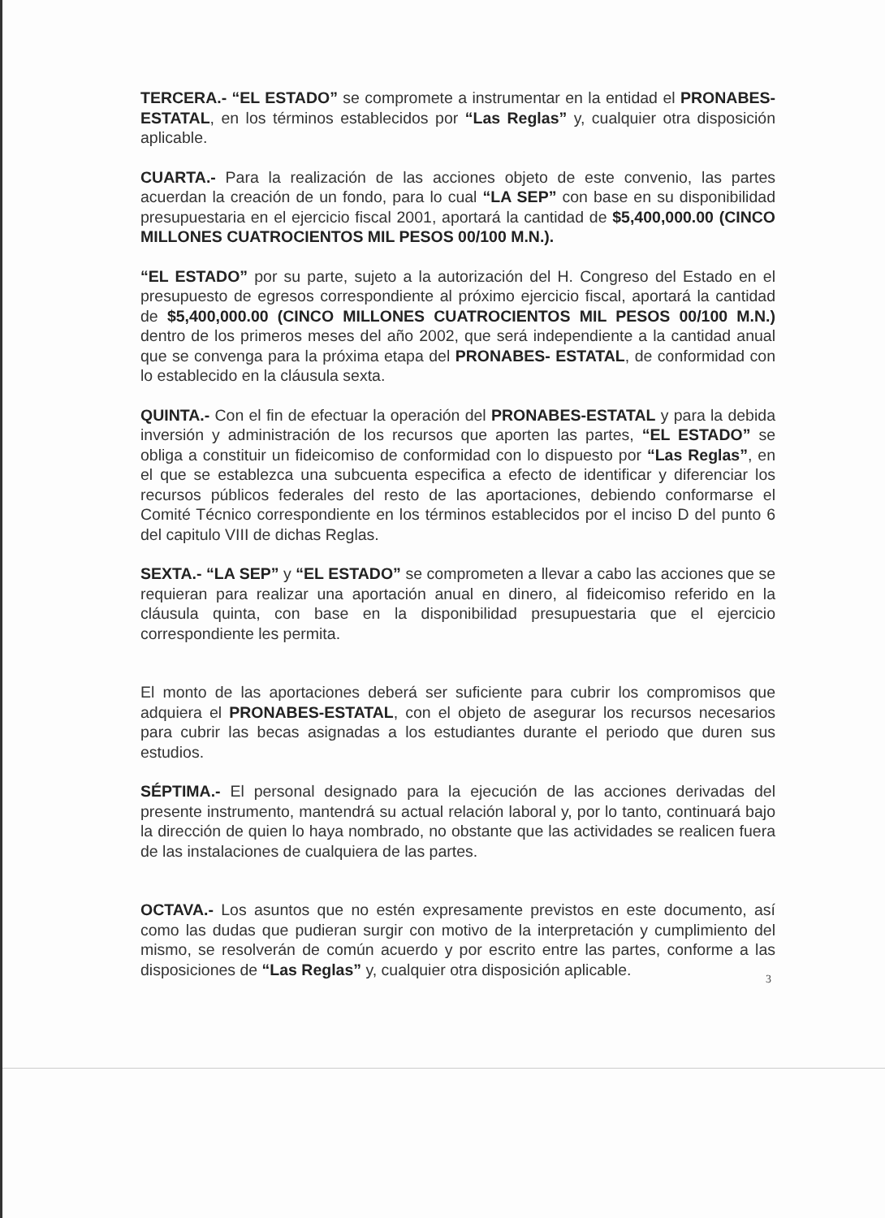TERCERA.- “EL ESTADO” se compromete a instrumentar en la entidad el PRONABES-ESTATAL, en los términos establecidos por “Las Reglas” y, cualquier otra disposición aplicable.
CUARTA.- Para la realización de las acciones objeto de este convenio, las partes acuerdan la creación de un fondo, para lo cual “LA SEP” con base en su disponibilidad presupuestaria en el ejercicio fiscal 2001, aportará la cantidad de $5,400,000.00 (CINCO MILLONES CUATROCIENTOS MIL PESOS 00/100 M.N.).
“EL ESTADO” por su parte, sujeto a la autorización del H. Congreso del Estado en el presupuesto de egresos correspondiente al próximo ejercicio fiscal, aportará la cantidad de $5,400,000.00 (CINCO MILLONES CUATROCIENTOS MIL PESOS 00/100 M.N.) dentro de los primeros meses del año 2002, que será independiente a la cantidad anual que se convenga para la próxima etapa del PRONABES- ESTATAL, de conformidad con lo establecido en la cláusula sexta.
QUINTA.- Con el fin de efectuar la operación del PRONABES-ESTATAL y para la debida inversión y administración de los recursos que aporten las partes, “EL ESTADO” se obliga a constituir un fideicomiso de conformidad con lo dispuesto por “Las Reglas”, en el que se establezca una subcuenta especifica a efecto de identificar y diferenciar los recursos públicos federales del resto de las aportaciones, debiendo conformarse el Comité Técnico correspondiente en los términos establecidos por el inciso D del punto 6 del capitulo VIII de dichas Reglas.
SEXTA.- “LA SEP” y “EL ESTADO” se comprometen a llevar a cabo las acciones que se requieran para realizar una aportación anual en dinero, al fideicomiso referido en la cláusula quinta, con base en la disponibilidad presupuestaria que el ejercicio correspondiente les permita.
El monto de las aportaciones deberá ser suficiente para cubrir los compromisos que adquiera el PRONABES-ESTATAL, con el objeto de asegurar los recursos necesarios para cubrir las becas asignadas a los estudiantes durante el periodo que duren sus estudios.
SÉPTIMA.- El personal designado para la ejecución de las acciones derivadas del presente instrumento, mantendrá su actual relación laboral y, por lo tanto, continuará bajo la dirección de quien lo haya nombrado, no obstante que las actividades se realicen fuera de las instalaciones de cualquiera de las partes.
OCTAVA.- Los asuntos que no estén expresamente previstos en este documento, así como las dudas que pudieran surgir con motivo de la interpretación y cumplimiento del mismo, se resolverán de común acuerdo y por escrito entre las partes, conforme a las disposiciones de “Las Reglas” y, cualquier otra disposición aplicable.
3